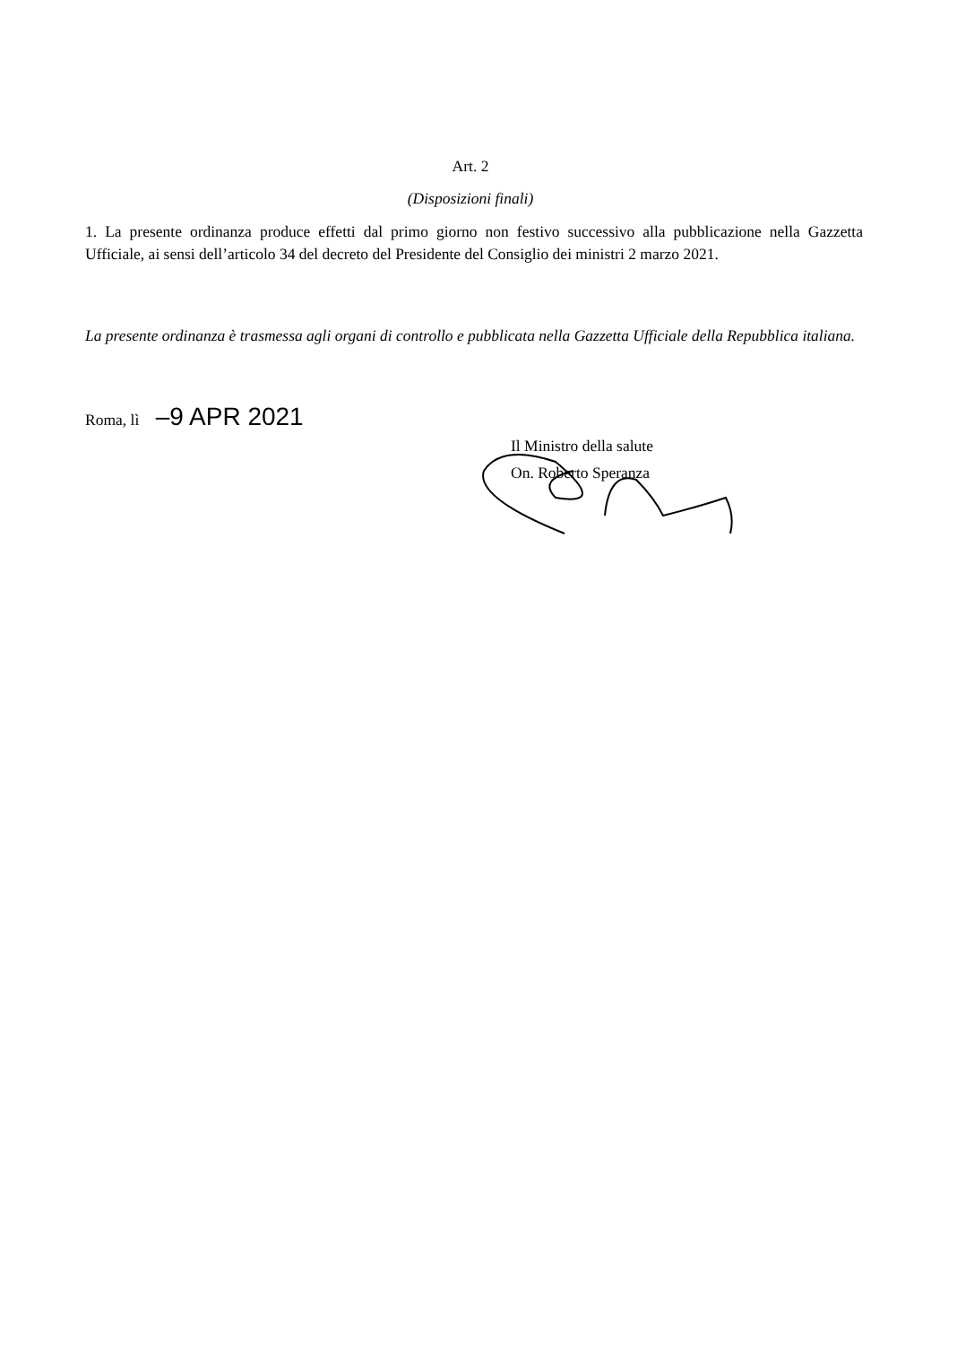Art. 2
(Disposizioni finali)
1. La presente ordinanza produce effetti dal primo giorno non festivo successivo alla pubblicazione nella Gazzetta Ufficiale, ai sensi dell’articolo 34 del decreto del Presidente del Consiglio dei ministri 2 marzo 2021.
La presente ordinanza è trasmessa agli organi di controllo e pubblicata nella Gazzetta Ufficiale della Repubblica italiana.
Roma, lì –9 APR 2021
Il Ministro della salute
On. Roberto Speranza